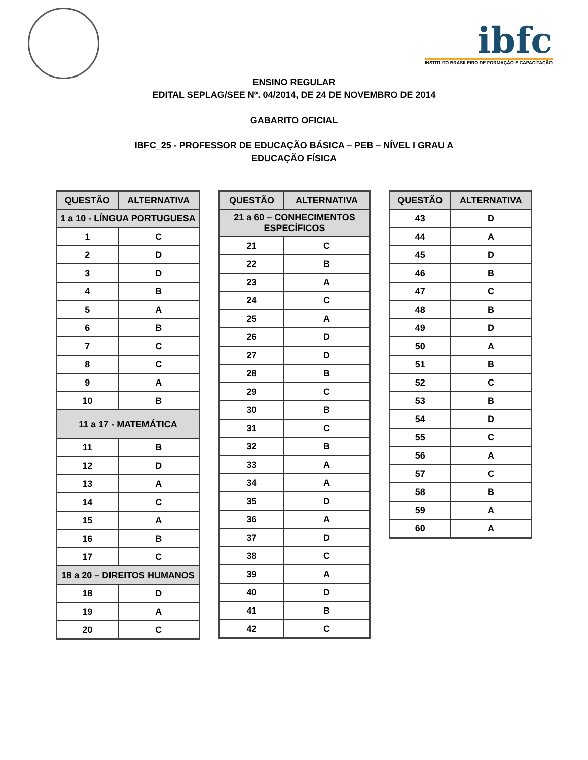ibfc
INSTITUTO BRASILEIRO DE FORMAÇÃO E CAPACITAÇÃO
ENSINO REGULAR
EDITAL SEPLAG/SEE Nº. 04/2014, DE 24 DE NOVEMBRO DE 2014
GABARITO OFICIAL
IBFC_25 - PROFESSOR DE EDUCAÇÃO BÁSICA – PEB – NÍVEL I GRAU A
EDUCAÇÃO FÍSICA
| QUESTÃO | ALTERNATIVA |
| --- | --- |
| 1 a 10 - LÍNGUA PORTUGUESA | |
| 1 | C |
| 2 | D |
| 3 | D |
| 4 | B |
| 5 | A |
| 6 | B |
| 7 | C |
| 8 | C |
| 9 | A |
| 10 | B |
| 11 a 17 - MATEMÁTICA | |
| 11 | B |
| 12 | D |
| 13 | A |
| 14 | C |
| 15 | A |
| 16 | B |
| 17 | C |
| 18 a 20 – DIREITOS HUMANOS | |
| 18 | D |
| 19 | A |
| 20 | C |
| QUESTÃO | ALTERNATIVA |
| --- | --- |
| 21 a 60 – CONHECIMENTOS ESPECÍFICOS | |
| 21 | C |
| 22 | B |
| 23 | A |
| 24 | C |
| 25 | A |
| 26 | D |
| 27 | D |
| 28 | B |
| 29 | C |
| 30 | B |
| 31 | C |
| 32 | B |
| 33 | A |
| 34 | A |
| 35 | D |
| 36 | A |
| 37 | D |
| 38 | C |
| 39 | A |
| 40 | D |
| 41 | B |
| 42 | C |
| QUESTÃO | ALTERNATIVA |
| --- | --- |
| 43 | D |
| 44 | A |
| 45 | D |
| 46 | B |
| 47 | C |
| 48 | B |
| 49 | D |
| 50 | A |
| 51 | B |
| 52 | C |
| 53 | B |
| 54 | D |
| 55 | C |
| 56 | A |
| 57 | C |
| 58 | B |
| 59 | A |
| 60 | A |